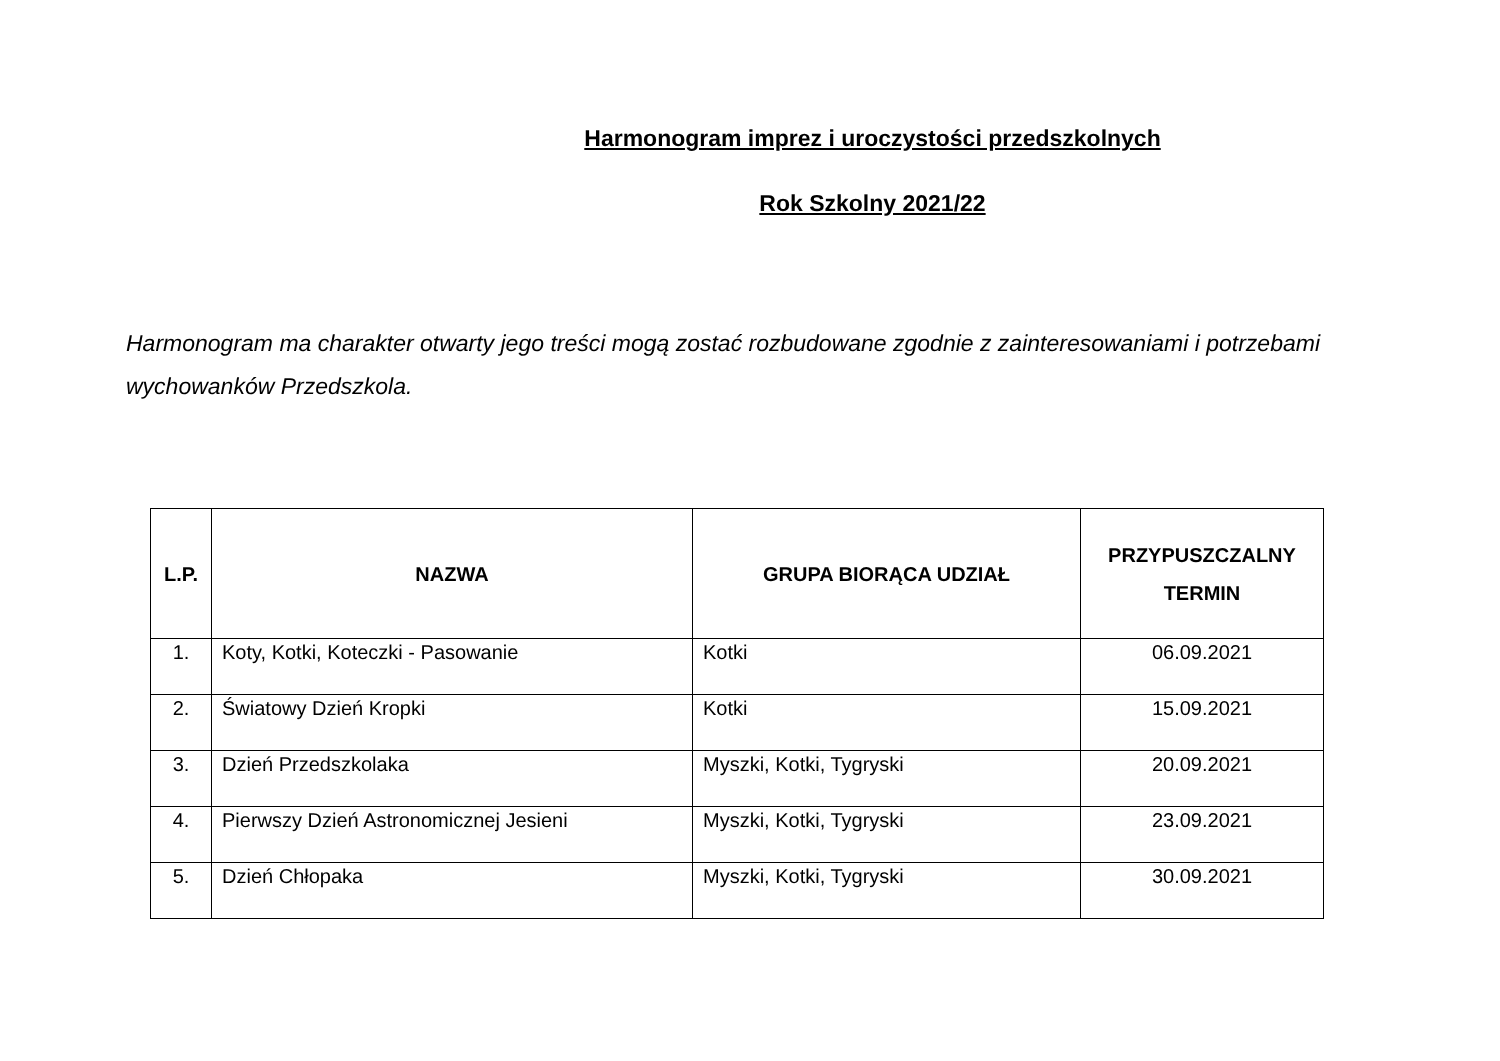Harmonogram imprez i uroczystości przedszkolnych
Rok Szkolny 2021/22
Harmonogram ma charakter otwarty jego treści mogą zostać rozbudowane zgodnie z zainteresowaniami i potrzebami wychowanków Przedszkola.
| L.P. | NAZWA | GRUPA BIORĄCA UDZIAŁ | PRZYPUSZCZALNY TERMIN |
| --- | --- | --- | --- |
| 1. | Koty, Kotki, Koteczki - Pasowanie | Kotki | 06.09.2021 |
| 2. | Światowy Dzień Kropki | Kotki | 15.09.2021 |
| 3. | Dzień Przedszkolaka | Myszki, Kotki, Tygryski | 20.09.2021 |
| 4. | Pierwszy Dzień Astronomicznej Jesieni | Myszki, Kotki, Tygryski | 23.09.2021 |
| 5. | Dzień Chłopaka | Myszki, Kotki, Tygryski | 30.09.2021 |